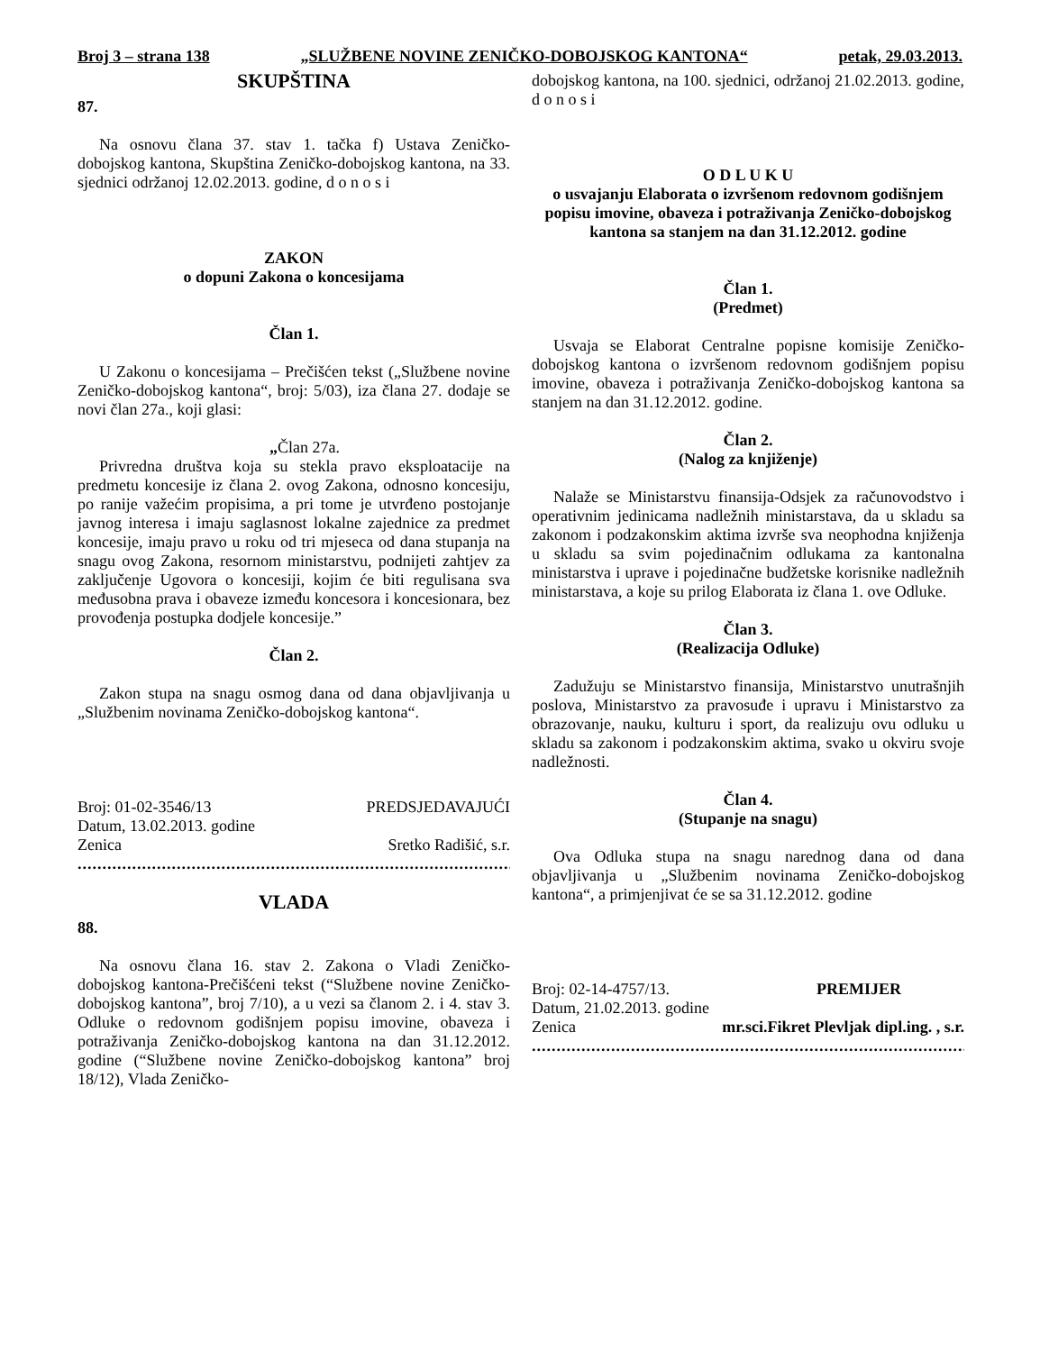Broj 3 – strana 138 „SLUŽBENE NOVINE ZENIČKO-DOBOJSKOG KANTONA“petak, 29.03.2013.
SKUPŠTINA
87.
Na osnovu člana 37. stav 1. tačka f) Ustava Zeničko-dobojskog kantona, Skupština Zeničko-dobojskog kantona, na 33. sjednici održanoj 12.02.2013. godine, d o n o s i
ZAKON
o dopuni Zakona o koncesijama
Član 1.
U Zakonu o koncesijama – Prečišćen tekst („Službene novine Zeničko-dobojskog kantona“, broj: 5/03), iza člana 27. dodaje se novi član 27a., koji glasi:
„Član 27a.
Privredna društva koja su stekla pravo eksploatacije na predmetu koncesije iz člana 2. ovog Zakona, odnosno koncesiju, po ranije važećim propisima, a pri tome je utvrđeno postojanje javnog interesa i imaju saglasnost lokalne zajednice za predmet koncesije, imaju pravo u roku od tri mjeseca od dana stupanja na snagu ovog Zakona, resornom ministarstvu, podnijeti zahtjev za zaključenje Ugovora o koncesiji, kojim će biti regulisana sva međusobna prava i obaveze između koncesora i koncesionara, bez provođenja postupka dodjele koncesije.”
Član 2.
Zakon stupa na snagu osmog dana od dana objavljivanja u „Službenim novinama Zeničko-dobojskog kantona“.
Broj: 01-02-3546/13 PREDSJEDAVAJUĆI
Datum, 13.02.2013. godine
Zenica Sretko Radišić, s.r.
.........................................................................................
VLADA
88.
Na osnovu člana 16. stav 2. Zakona o Vladi Zeničko-dobojskog kantona-Prečišćeni tekst (“Službene novine Zeničko-dobojskog kantona”, broj 7/10), a u vezi sa članom 2. i 4. stav 3. Odluke o redovnom godišnjem popisu imovine, obaveza i potraživanja Zeničko-dobojskog kantona na dan 31.12.2012. godine (“Službene novine Zeničko-dobojskog kantona” broj 18/12), Vlada Zeničko-
dobojskog kantona, na 100. sjednici, održanoj 21.02.2013. godine, d o n o s i
O D L U K U
o usvajanju Elaborata o izvršenom redovnom godišnjem popisu imovine, obaveza i potraživanja Zeničko-dobojskog kantona sa stanjem na dan 31.12.2012. godine
Član 1.
(Predmet)
Usvaja se Elaborat Centralne popisne komisije Zeničko-dobojskog kantona o izvršenom redovnom godišnjem popisu imovine, obaveza i potraživanja Zeničko-dobojskog kantona sa stanjem na dan 31.12.2012. godine.
Član 2.
(Nalog za knjiženje)
Nalaže se Ministarstvu finansija-Odsjek za računovodstvo i operativnim jedinicama nadležnih ministarstava, da u skladu sa zakonom i podzakonskim aktima izvrše sva neophodna knjiženja u skladu sa svim pojedinačnim odlukama za kantonalna ministarstva i uprave i pojedinačne budžetske korisnike nadležnih ministarstava, a koje su prilog Elaborata iz člana 1. ove Odluke.
Član 3.
(Realizacija Odluke)
Zadužuju se Ministarstvo finansija, Ministarstvo unutrašnjih poslova, Ministarstvo za pravosuđe i upravu i Ministarstvo za obrazovanje, nauku, kulturu i sport, da realizuju ovu odluku u skladu sa zakonom i podzakonskim aktima, svako u okviru svoje nadležnosti.
Član 4.
(Stupanje na snagu)
Ova Odluka stupa na snagu narednog dana od dana objavljivanja u „Službenim novinama Zeničko-dobojskog kantona“, a primjenjivat će se sa 31.12.2012. godine
Broj: 02-14-4757/13. PREMIJER
Datum, 21.02.2013. godine
Zenica mr.sci.Fikret Plevljak dipl.ing. , s.r.
.........................................................................................